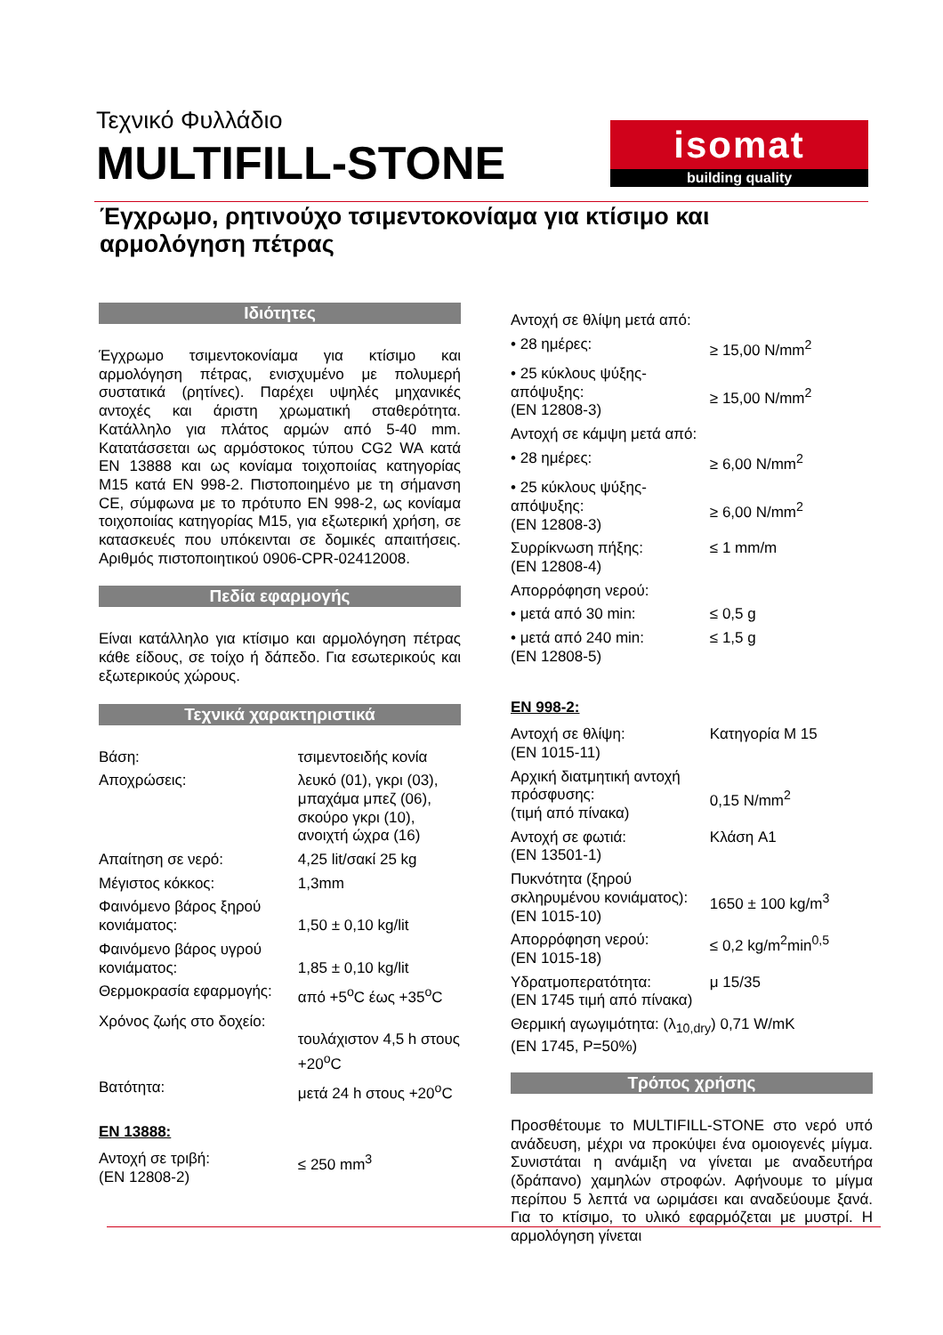Τεχνικό Φυλλάδιο
MULTIFILL-STONE
isomat
building quality
Έγχρωμο, ρητινούχο τσιμεντοκονίαμα για κτίσιμο και αρμολόγηση πέτρας
Ιδιότητες
Έγχρωμο τσιμεντοκονίαμα για κτίσιμο και αρμολόγηση πέτρας, ενισχυμένο με πολυμερή συστατικά (ρητίνες). Παρέχει υψηλές μηχανικές αντοχές και άριστη χρωματική σταθερότητα. Κατάλληλο για πλάτος αρμών από 5-40 mm. Κατατάσσεται ως αρμόστοκος τύπου CG2 WA κατά EN 13888 και ως κονίαμα τοιχοποιίας κατηγορίας M15 κατά EN 998-2. Πιστοποιημένο με τη σήμανση CE, σύμφωνα με το πρότυπο EN 998-2, ως κονίαμα τοιχοποιίας κατηγορίας M15, για εξωτερική χρήση, σε κατασκευές που υπόκεινται σε δομικές απαιτήσεις. Αριθμός πιστοποιητικού 0906-CPR-02412008.
Πεδία εφαρμογής
Είναι κατάλληλο για κτίσιμο και αρμολόγηση πέτρας κάθε είδους, σε τοίχο ή δάπεδο. Για εσωτερικούς και εξωτερικούς χώρους.
Τεχνικά χαρακτηριστικά
| Βάση: | τσιμεντοειδής κονία |
| Αποχρώσεις: | λευκό (01), γκρι (03), μπαχάμα μπεζ (06), σκούρο γκρι (10), ανοιχτή ώχρα (16) |
| Απαίτηση σε νερό: | 4,25 lit/σακί 25 kg |
| Μέγιστος κόκκος: | 1,3mm |
| Φαινόμενο βάρος ξηρού κονιάματος: | 1,50 ± 0,10 kg/lit |
| Φαινόμενο βάρος υγρού κονιάματος: | 1,85 ± 0,10 kg/lit |
| Θερμοκρασία εφαρμογής: | από +5<sup>ο</sup>C έως +35<sup>ο</sup>C |
| Χρόνος ζωής στο δοχείο: | τουλάχιστον 4,5 h στους +20<sup>ο</sup>C |
| Βατότητα: | μετά 24 h στους +20<sup>ο</sup>C |
EN 13888:
| Αντοχή σε τριβή: (EN 12808-2) | ≤ 250 mm<sup>3</sup> |
| Αντοχή σε θλίψη μετά από: | |
| • 28 ημέρες: | ≥ 15,00 N/mm<sup>2</sup> |
| • 25 κύκλους ψύξης-απόψυξης: (EN 12808-3) | ≥ 15,00 N/mm<sup>2</sup> |
| Αντοχή σε κάμψη μετά από: | |
| • 28 ημέρες: | ≥ 6,00 N/mm<sup>2</sup> |
| • 25 κύκλους ψύξης-απόψυξης: (EN 12808-3) | ≥ 6,00 N/mm<sup>2</sup> |
| Συρρίκνωση πήξης: (EN 12808-4) | ≤ 1 mm/m |
| Απορρόφηση νερού: | |
| • μετά από 30 min: | ≤ 0,5 g |
| • μετά από 240 min: (EN 12808-5) | ≤ 1,5 g |
EN 998-2:
| Αντοχή σε θλίψη: (EN 1015-11) | Κατηγορία M 15 |
| Αρχική διατμητική αντοχή πρόσφυσης: (τιμή από πίνακα) | 0,15 N/mm<sup>2</sup> |
| Αντοχή σε φωτιά: (EN 13501-1) | Κλάση A1 |
| Πυκνότητα (ξηρού σκληρυμένου κονιάματος): (EN 1015-10) | 1650 ± 100 kg/m<sup>3</sup> |
| Απορρόφηση νερού: (EN 1015-18) | ≤ 0,2 kg/m<sup>2</sup>min<sup>0,5</sup> |
| Υδρατμοπερατότητα: (EN 1745 τιμή από πίνακα) | μ 15/35 |
| Θερμική αγωγιμότητα: (λ<sub>10,dry</sub>) 0,71 W/mK (EN 1745, P=50%) | |
Τρόπος χρήσης
Προσθέτουμε το MULTIFILL-STONE στο νερό υπό ανάδευση, μέχρι να προκύψει ένα ομοιογενές μίγμα. Συνιστάται η ανάμιξη να γίνεται με αναδευτήρα (δράπανο) χαμηλών στροφών. Αφήνουμε το μίγμα περίπου 5 λεπτά να ωριμάσει και αναδεύουμε ξανά. Για το κτίσιμο, το υλικό εφαρμόζεται με μυστρί. Η αρμολόγηση γίνεται